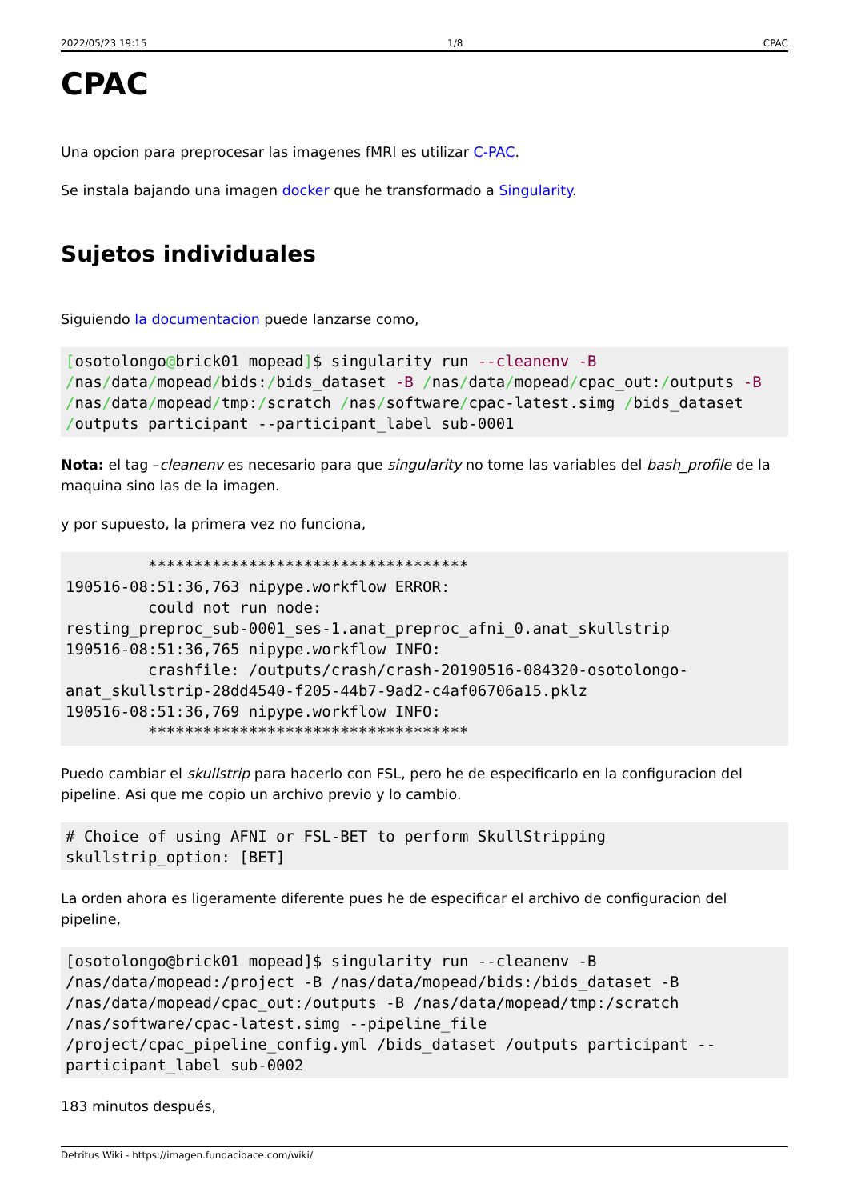2022/05/23 19:15 1/8 CPAC
CPAC
Una opcion para preprocesar las imagenes fMRI es utilizar C-PAC.
Se instala bajando una imagen docker que he transformado a Singularity.
Sujetos individuales
Siguiendo la documentacion puede lanzarse como,
[osotolongo@brick01 mopead]$ singularity run --cleanenv -B /nas/data/mopead/bids:/bids_dataset -B /nas/data/mopead/cpac_out:/outputs -B /nas/data/mopead/tmp:/scratch /nas/software/cpac-latest.simg /bids_dataset /outputs participant --participant_label sub-0001
Nota: el tag –cleanenv es necesario para que singularity no tome las variables del bash_profile de la maquina sino las de la imagen.
y por supuesto, la primera vez no funciona,
         ***********************************
190516-08:51:36,763 nipype.workflow ERROR:
         could not run node:
resting_preproc_sub-0001_ses-1.anat_preproc_afni_0.anat_skullstrip
190516-08:51:36,765 nipype.workflow INFO:
         crashfile: /outputs/crash/crash-20190516-084320-osotolongo-
anat_skullstrip-28dd4540-f205-44b7-9ad2-c4af06706a15.pklz
190516-08:51:36,769 nipype.workflow INFO:
         ***********************************
Puedo cambiar el skullstrip para hacerlo con FSL, pero he de especificarlo en la configuracion del pipeline. Asi que me copio un archivo previo y lo cambio.
# Choice of using AFNI or FSL-BET to perform SkullStripping
skullstrip_option: [BET]
La orden ahora es ligeramente diferente pues he de especificar el archivo de configuracion del pipeline,
[osotolongo@brick01 mopead]$ singularity run --cleanenv -B
/nas/data/mopead:/project -B /nas/data/mopead/bids:/bids_dataset -B
/nas/data/mopead/cpac_out:/outputs -B /nas/data/mopead/tmp:/scratch
/nas/software/cpac-latest.simg --pipeline_file
/project/cpac_pipeline_config.yml /bids_dataset /outputs participant --
participant_label sub-0002
183 minutos después,
Detritus Wiki - https://imagen.fundacioace.com/wiki/